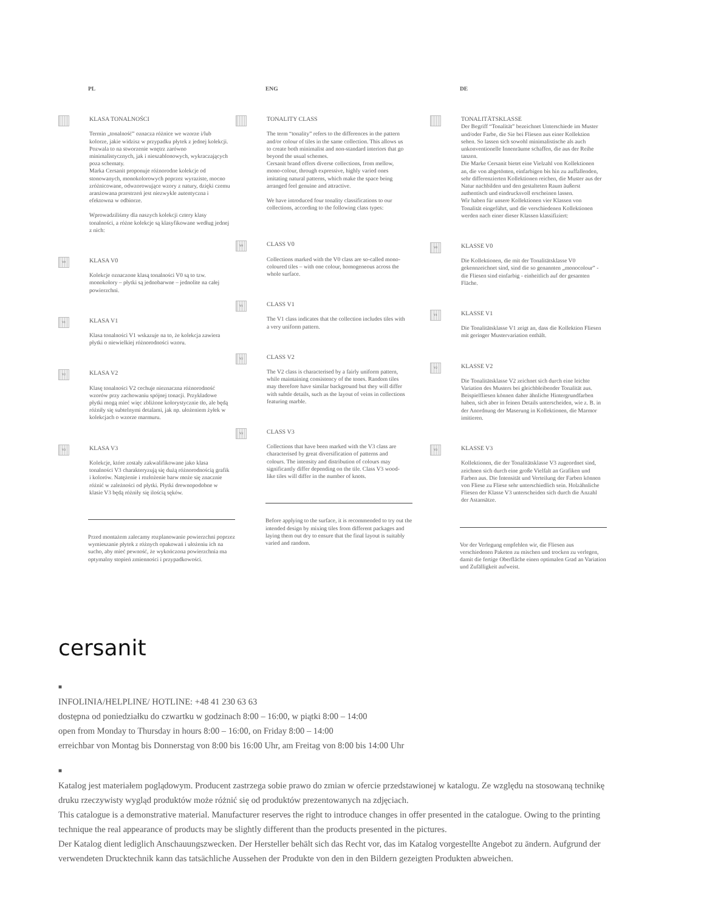PL
KLASA TONALNOŚCI
Termin „tonalność” oznacza różnice we wzorze i/lub kolorze, jakie widzisz w przypadku płytek z jednej kolekcji. Pozwala to na stworzenie wnętrz zarówno minimalistycznych, jak i nieszablonowych, wykraczających poza schematy.
Marka Cersanit proponuje różnorodne kolekcje od stonowanych, monokolorowych poprzez wyraziste, mocno zróżnicowane, odwzorowujące wzory z natury, dzięki czemu aranżowana przestrzeń jest niezwykle autentyczna i efektowna w odbiorze.
Wprowadziliśmy dla naszych kolekcji cztery klasy tonalności, a różne kolekcje są klasyfikowane według jednej z nich:
V0
KLASA V0
Kolekcje oznaczone klasą tonalności V0 są to tzw. monokolory – płytki są jednobarwne – jednolite na całej powierzchni.
V1
KLASA V1
Klasa tonalności V1 wskazuje na to, że kolekcja zawiera płytki o niewielkiej różnorodności wzoru.
V2
KLASA V2
Klasę tonalności V2 cechuje nieznaczna różnorodność wzorów przy zachowaniu spójnej tonacji. Przykładowe płytki mogą mieć więc zbliżone kolorystycznie tło, ale będą różniły się subtelnymi detalami, jak np. ułożeniem żyłek w kolekcjach o wzorze marmuru.
V3
KLASA V3
Kolekcje, które zostały zakwalifikowane jako klasa tonalności V3 charakteryzują się dużą różnorodnością grafik i kolorów. Natężenie i rozłożenie barw może się znacznie różnić w zależności od płytki. Płytki drewnopodobne w klasie V3 będą różniły się ilością sęków.
Przed montażem zalecamy rozplanowanie powierzchni poprzez wymieszanie płytek z różnych opakowań i ułożeniu ich na sucho, aby mieć pewność, że wykończona powierzchnia ma optymalny stopień zmienności i przypadkowości.
ENG
TONALITY CLASS
The term “tonality” refers to the differences in the pattern and/or colour of tiles in the same collection. This allows us to create both minimalist and non-standard interiors that go beyond the usual schemes.
Cersanit brand offers diverse collections, from mellow, mono-colour, through expressive, highly varied ones imitating natural patterns, which make the space being arranged feel genuine and attractive.
We have introduced four tonality classifications to our collections, according to the following class types:
V0
CLASS V0
Collections marked with the V0 class are so-called mono-coloured tiles – with one colour, homogeneous across the whole surface.
V1
CLASS V1
The V1 class indicates that the collection includes tiles with a very uniform pattern.
V2
CLASS V2
The V2 class is characterised by a fairly uniform pattern, while maintaining consistency of the tones. Random tiles may therefore have similar background but they will differ with subtle details, such as the layout of veins in collections featuring marble.
V3
CLASS V3
Collections that have been marked with the V3 class are characterised by great diversification of patterns and colours. The intensity and distribution of colours may significantly differ depending on the tile. Class V3 wood-like tiles will differ in the number of knots.
Before applying to the surface, it is recommended to try out the intended design by mixing tiles from different packages and laying them out dry to ensure that the final layout is suitably varied and random.
DE
TONALITÄTSKLASSE
Der Begriff “Tonalität” bezeichnet Unterschiede im Muster und/oder Farbe, die Sie bei Fliesen aus einer Kollektion sehen. So lassen sich sowohl minimalistische als auch unkonventionelle Innenräume schaffen, die aus der Reihe tanzen.
Die Marke Cersanit bietet eine Vielzahl von Kollektionen an, die von abgetönten, einfarbigen bis hin zu auffallenden, sehr differenzierten Kollektionen reichen, die Muster aus der Natur nachbilden und den gestalteten Raum äußerst authentisch und eindrucksvoll erscheinen lassen.
Wir haben für unsere Kollektionen vier Klassen von Tonalität eingeführt, und die verschiedenen Kollektionen werden nach einer dieser Klassen klassifiziert:
V0
KLASSE V0
Die Kollektionen, die mit der Tonalitätsklasse V0 gekennzeichnet sind, sind die so genannten „monocolour” - die Fliesen sind einfarbig - einheitlich auf der gesamten Fläche.
V1
KLASSE V1
Die Tonalitätsklasse V1 zeigt an, dass die Kollektion Fliesen mit geringer Mustervariation enthält.
V2
KLASSE V2
Die Tonalitätsklasse V2 zeichnet sich durch eine leichte Variation des Musters bei gleichbleibender Tonalität aus. Beispielfliesen können daher ähnliche Hintergrundfarben haben, sich aber in feinen Details unterscheiden, wie z. B. in der Anordnung der Maserung in Kollektionen, die Marmor imitieren.
V3
KLASSE V3
Kollektionen, die der Tonalitätsklasse V3 zugeordnet sind, zeichnen sich durch eine große Vielfalt an Grafiken und Farben aus. Die Intensität und Verteilung der Farben können von Fliese zu Fliese sehr unterschiedlich sein. Holzähnliche Fliesen der Klasse V3 unterscheiden sich durch die Anzahl der Astansätze.
Vor der Verlegung empfehlen wir, die Fliesen aus verschiedenen Paketen zu mischen und trocken zu verlegen, damit die fertige Oberfläche einen optimalen Grad an Variation und Zufälligkeit aufweist.
cersanit
■
INFOLINIA/HELPLINE/ HOTLINE: +48 41 230 63 63
dostępna od poniedziałku do czwartku w godzinach 8:00 – 16:00, w piątki 8:00 – 14:00
open from Monday to Thursday in hours 8:00 – 16:00, on Friday 8:00 – 14:00
erreichbar von Montag bis Donnerstag von 8:00 bis 16:00 Uhr, am Freitag von 8:00 bis 14:00 Uhr
■
Katalog jest materiałem poglądowym. Producent zastrzega sobie prawo do zmian w ofercie przedstawionej w katalogu. Ze względu na stosowaną technikę druku rzeczywisty wygląd produktów może różnić się od produktów prezentowanych na zdjęciach.
This catalogue is a demonstrative material. Manufacturer reserves the right to introduce changes in offer presented in the catalogue. Owing to the printing technique the real appearance of products may be slightly different than the products presented in the pictures.
Der Katalog dient lediglich Anschauungszwecken. Der Hersteller behält sich das Recht vor, das im Katalog vorgestellte Angebot zu ändern. Aufgrund der verwendeten Drucktechnik kann das tatsächliche Aussehen der Produkte von den in den Bildern gezeigten Produkten abweichen.